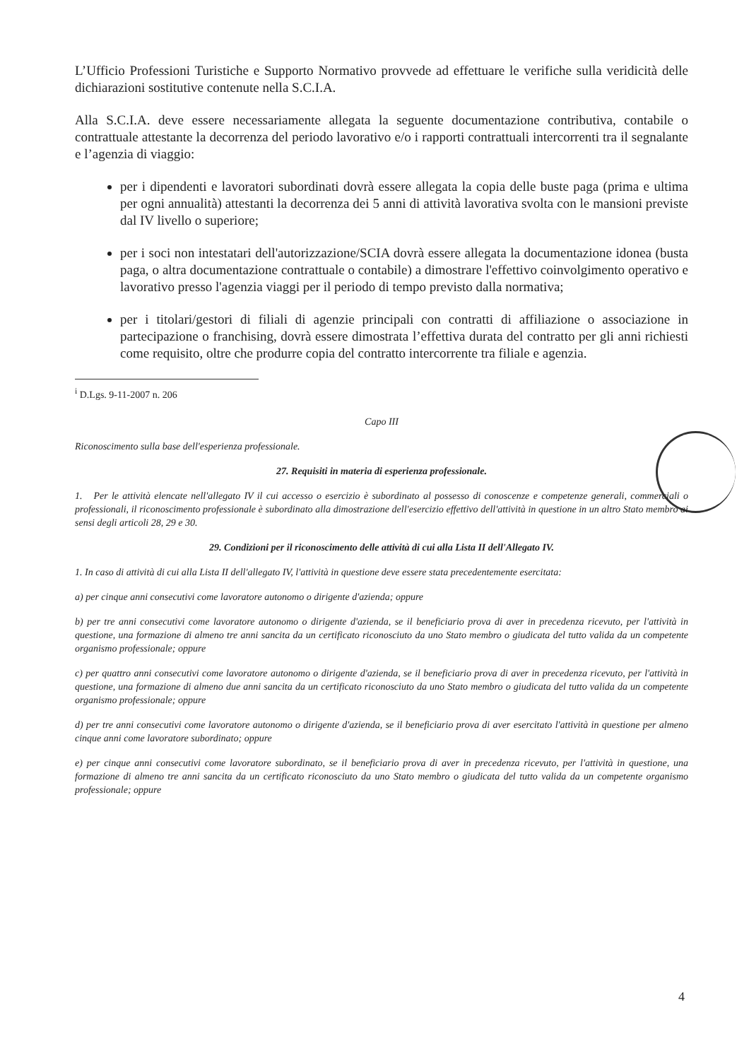L’Ufficio Professioni Turistiche e Supporto Normativo provvede ad effettuare le verifiche sulla veridicità delle dichiarazioni sostitutive contenute nella S.C.I.A.
Alla S.C.I.A. deve essere necessariamente allegata la seguente documentazione contributiva, contabile o contrattuale attestante la decorrenza del periodo lavorativo e/o i rapporti contrattuali intercorrenti tra il segnalante e l’agenzia di viaggio:
per i dipendenti e lavoratori subordinati dovrà essere allegata la copia delle buste paga (prima e ultima per ogni annualità) attestanti la decorrenza dei 5 anni di attività lavorativa svolta con le mansioni previste dal IV livello o superiore;
per i soci non intestatari dell'autorizzazione/SCIA dovrà essere allegata la documentazione idonea (busta paga, o altra documentazione contrattuale o contabile) a dimostrare l'effettivo coinvolgimento operativo e lavorativo presso l'agenzia viaggi per il periodo di tempo previsto dalla normativa;
per i titolari/gestori di filiali di agenzie principali con contratti di affiliazione o associazione in partecipazione o franchising, dovrà essere dimostrata l’effettiva durata del contratto per gli anni richiesti come requisito, oltre che produrre copia del contratto intercorrente tra filiale e agenzia.
<sup>i</sup> D.Lgs. 9-11-2007 n. 206
Capo III
Riconoscimento sulla base dell'esperienza professionale.
27. Requisiti in materia di esperienza professionale.
1. Per le attività elencate nell'allegato IV il cui accesso o esercizio è subordinato al possesso di conoscenze e competenze generali, commerciali o professionali, il riconoscimento professionale è subordinato alla dimostrazione dell'esercizio effettivo dell'attività in questione in un altro Stato membro ai sensi degli articoli 28, 29 e 30.
29. Condizioni per il riconoscimento delle attività di cui alla Lista II dell'Allegato IV.
1. In caso di attività di cui alla Lista II dell'allegato IV, l'attività in questione deve essere stata precedentemente esercitata:
a) per cinque anni consecutivi come lavoratore autonomo o dirigente d'azienda; oppure
b) per tre anni consecutivi come lavoratore autonomo o dirigente d'azienda, se il beneficiario prova di aver in precedenza ricevuto, per l'attività in questione, una formazione di almeno tre anni sancita da un certificato riconosciuto da uno Stato membro o giudicata del tutto valida da un competente organismo professionale; oppure
c) per quattro anni consecutivi come lavoratore autonomo o dirigente d'azienda, se il beneficiario prova di aver in precedenza ricevuto, per l'attività in questione, una formazione di almeno due anni sancita da un certificato riconosciuto da uno Stato membro o giudicata del tutto valida da un competente organismo professionale; oppure
d) per tre anni consecutivi come lavoratore autonomo o dirigente d'azienda, se il beneficiario prova di aver esercitato l'attività in questione per almeno cinque anni come lavoratore subordinato; oppure
e) per cinque anni consecutivi come lavoratore subordinato, se il beneficiario prova di aver in precedenza ricevuto, per l'attività in questione, una formazione di almeno tre anni sancita da un certificato riconosciuto da uno Stato membro o giudicata del tutto valida da un competente organismo professionale; oppure
4